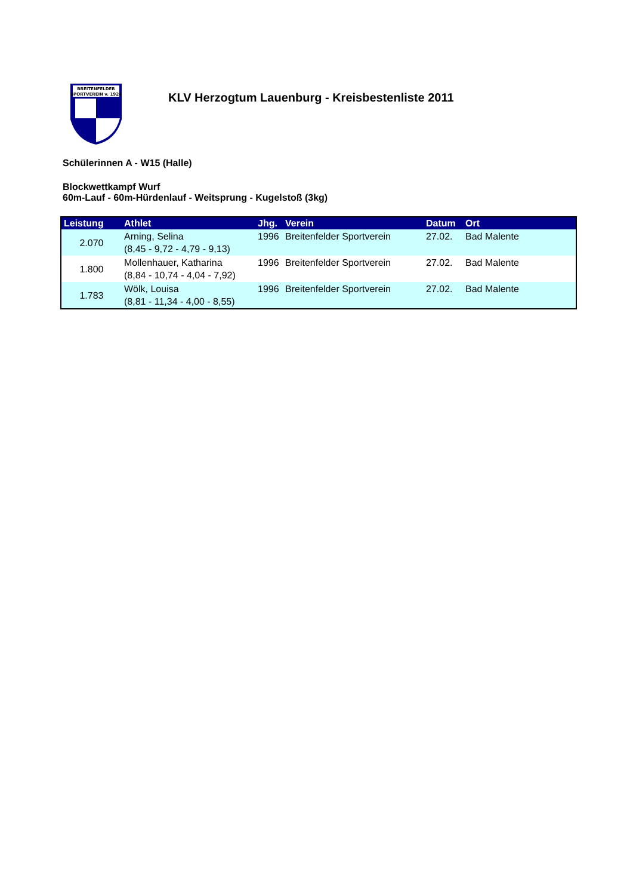BREITENFELDER
SPORTVEREIN v. 1924
KLV Herzogtum Lauenburg - Kreisbestenliste 2011
Schülerinnen A - W15 (Halle)
Blockwettkampf Wurf
60m-Lauf - 60m-Hürdenlauf - Weitsprung - Kugelstoß (3kg)
| Leistung | Athlet | Jhg. | Verein | Datum | Ort |
| --- | --- | --- | --- | --- | --- |
| 2.070 | Arning, Selina (8,45 - 9,72 - 4,79 - 9,13) | 1996 | Breitenfelder Sportverein | 27.02. | Bad Malente |
| 1.800 | Mollenhauer, Katharina (8,84 - 10,74 - 4,04 - 7,92) | 1996 | Breitenfelder Sportverein | 27.02. | Bad Malente |
| 1.783 | Wölk, Louisa (8,81 - 11,34 - 4,00 - 8,55) | 1996 | Breitenfelder Sportverein | 27.02. | Bad Malente |